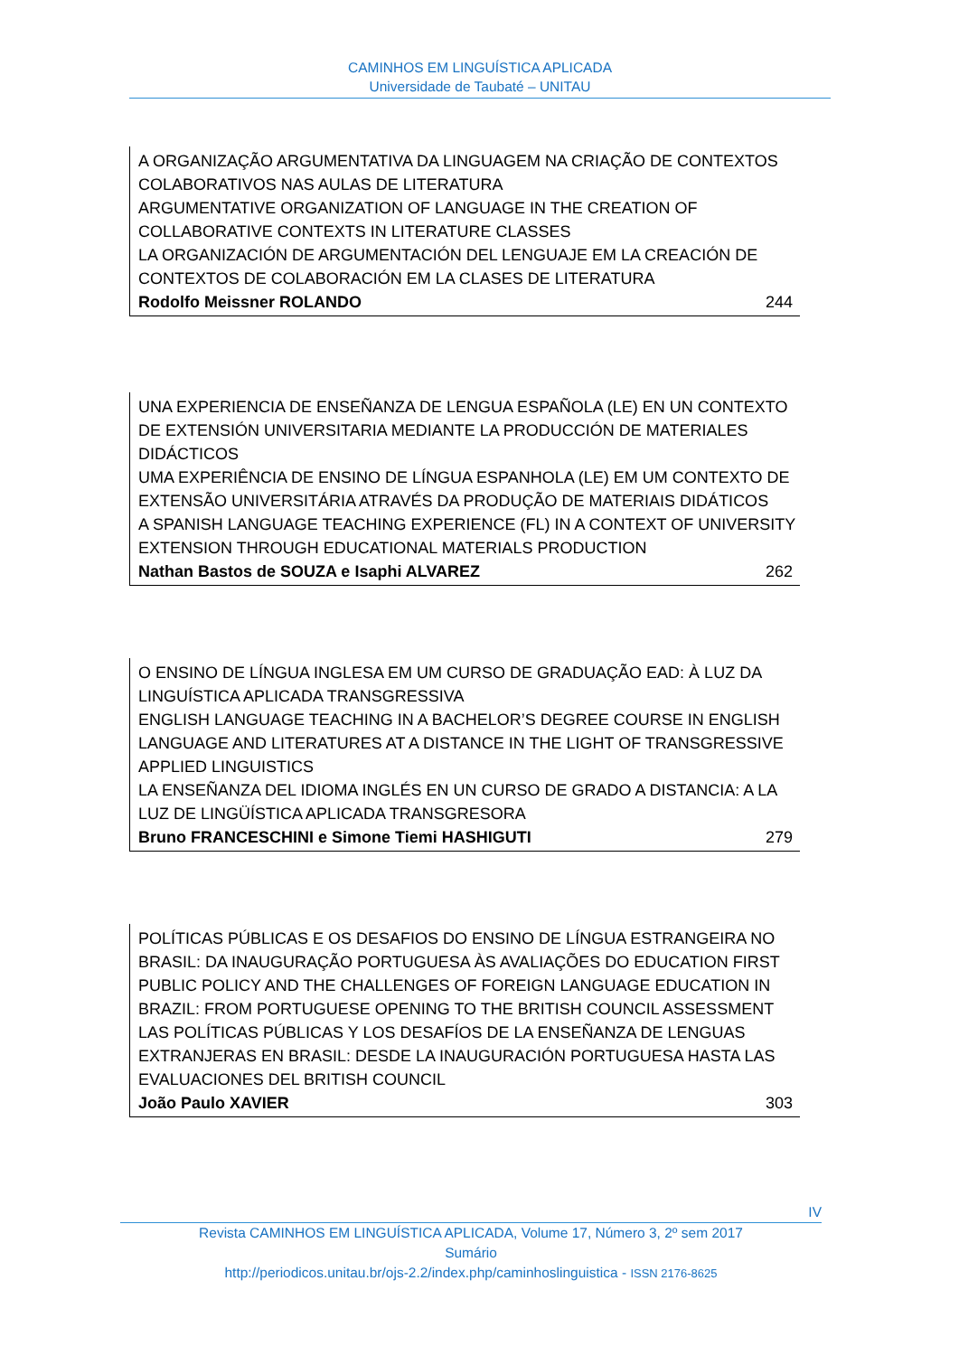CAMINHOS EM LINGUÍSTICA APLICADA
Universidade de Taubaté – UNITAU
A ORGANIZAÇÃO ARGUMENTATIVA DA LINGUAGEM NA CRIAÇÃO DE CONTEXTOS COLABORATIVOS NAS AULAS DE LITERATURA
ARGUMENTATIVE ORGANIZATION OF LANGUAGE IN THE CREATION OF COLLABORATIVE CONTEXTS IN LITERATURE CLASSES
LA ORGANIZACIÓN DE ARGUMENTACIÓN DEL LENGUAJE EM LA CREACIÓN DE CONTEXTOS DE COLABORACIÓN EM LA CLASES DE LITERATURA
Rodolfo Meissner ROLANDO 244
UNA EXPERIENCIA DE ENSEÑANZA DE LENGUA ESPAÑOLA (LE) EN UN CONTEXTO DE EXTENSIÓN UNIVERSITARIA MEDIANTE LA PRODUCCIÓN DE MATERIALES DIDÁCTICOS
UMA EXPERIÊNCIA DE ENSINO DE LÍNGUA ESPANHOLA (LE) EM UM CONTEXTO DE EXTENSÃO UNIVERSITÁRIA ATRAVÉS DA PRODUÇÃO DE MATERIAIS DIDÁTICOS
A SPANISH LANGUAGE TEACHING EXPERIENCE (FL) IN A CONTEXT OF UNIVERSITY EXTENSION THROUGH EDUCATIONAL MATERIALS PRODUCTION
Nathan Bastos de SOUZA e Isaphi ALVAREZ 262
O ENSINO DE LÍNGUA INGLESA EM UM CURSO DE GRADUAÇÃO EAD: À LUZ DA LINGUÍSTICA APLICADA TRANSGRESSIVA
ENGLISH LANGUAGE TEACHING IN A BACHELOR’S DEGREE COURSE IN ENGLISH LANGUAGE AND LITERATURES AT A DISTANCE IN THE LIGHT OF TRANSGRESSIVE APPLIED LINGUISTICS
LA ENSEÑANZA DEL IDIOMA INGLÉS EN UN CURSO DE GRADO A DISTANCIA: A LA LUZ DE LINGÜÍSTICA APLICADA TRANSGRESORA
Bruno FRANCESCHINI e Simone Tiemi HASHIGUTI 279
POLÍTICAS PÚBLICAS E OS DESAFIOS DO ENSINO DE LÍNGUA ESTRANGEIRA NO BRASIL: DA INAUGURAÇÃO PORTUGUESA ÀS AVALIAÇÕES DO EDUCATION FIRST
PUBLIC POLICY AND THE CHALLENGES OF FOREIGN LANGUAGE EDUCATION IN BRAZIL: FROM PORTUGUESE OPENING TO THE BRITISH COUNCIL ASSESSMENT
LAS POLÍTICAS PÚBLICAS Y LOS DESAFÍOS DE LA ENSEÑANZA DE LENGUAS EXTRANJERAS EN BRASIL: DESDE LA INAUGURACIÓN PORTUGUESA HASTA LAS EVALUACIONES DEL BRITISH COUNCIL
João Paulo XAVIER 303
IV
Revista CAMINHOS EM LINGUÍSTICA APLICADA, Volume 17, Número 3, 2º sem 2017
Sumário
http://periodicos.unitau.br/ojs-2.2/index.php/caminhoslinguistica - ISSN 2176-8625